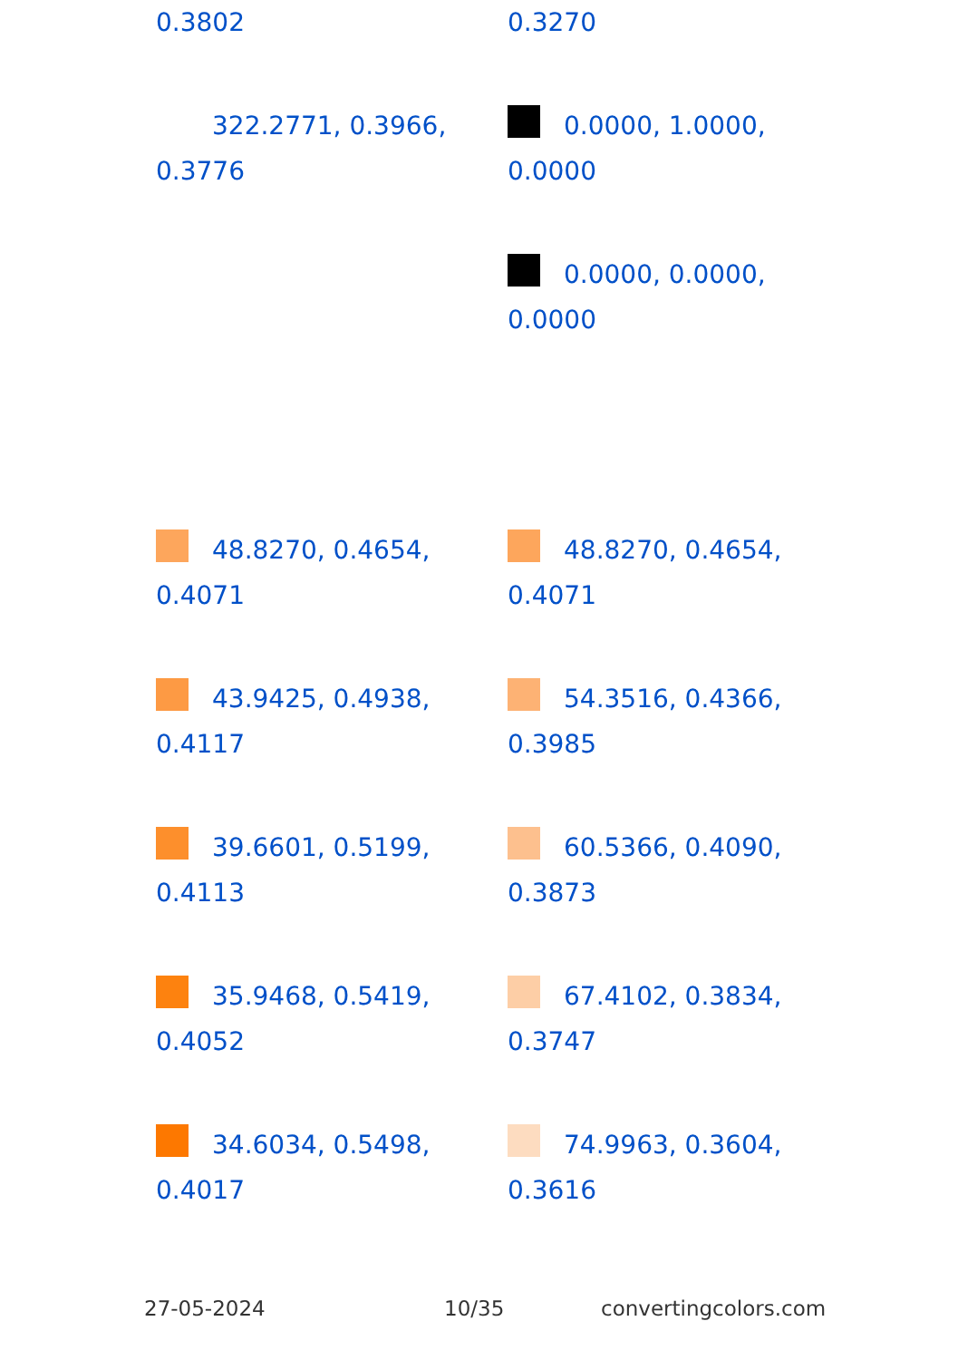0.3802 0.3270
322.2771, 0.3966, 0.3776
0.0000, 1.0000, 0.0000
0.0000, 0.0000, 0.0000
48.8270, 0.4654, 0.4071
48.8270, 0.4654, 0.4071
43.9425, 0.4938, 0.4117
54.3516, 0.4366, 0.3985
39.6601, 0.5199, 0.4113
60.5366, 0.4090, 0.3873
35.9468, 0.5419, 0.4052
67.4102, 0.3834, 0.3747
34.6034, 0.5498, 0.4017
74.9963, 0.3604, 0.3616
27-05-2024 10/35 convertingcolors.com